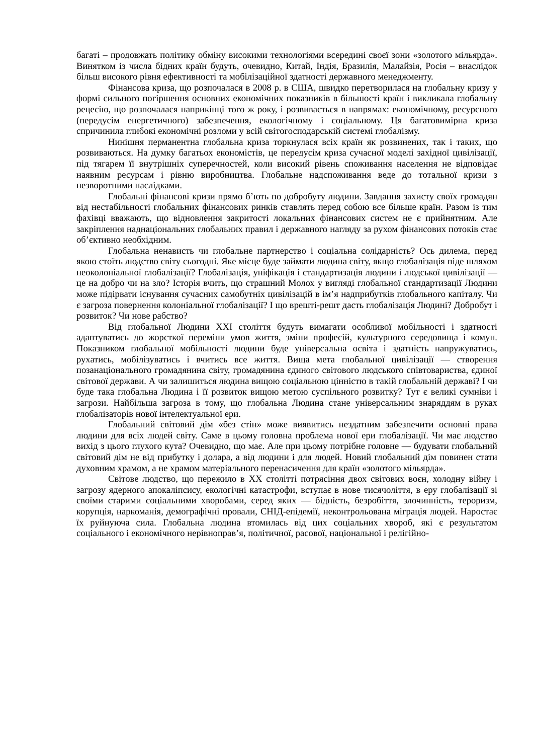багаті – продовжать політику обміну високими технологіями всередині своєї зони «золотого мільярда». Винятком із числа бідних країн будуть, очевидно, Китай, Індія, Бразилія, Малайзія, Росія – внаслідок більш високого рівня ефективності та мобілізаційної здатності державного менеджменту.
Фінансова криза, що розпочалася в 2008 р. в США, швидко перетворилася на глобальну кризу у формі сильного погіршення основних економічних показників в більшості країн і викликала глобальну рецесію, що розпочалася наприкінці того ж року, і розвивається в напрямах: економічному, ресурсного (передусім енергетичного) забезпечення, екологічному і соціальному. Ця багатовимірна криза спричинила глибокі економічні розломи у всій світогосподарській системі глобалізму.
Нинішня перманентна глобальна криза торкнулася всіх країн як розвинених, так і таких, що розвиваються. На думку багатьох економістів, це передусім криза сучасної моделі західної цивілізації, під тягарем її внутрішніх суперечностей, коли високий рівень споживання населення не відповідає наявним ресурсам і рівню виробництва. Глобальне надспоживання веде до тотальної кризи з незворотними наслідками.
Глобальні фінансові кризи прямо б’ють по добробуту людини. Завдання захисту своїх громадян від нестабільності глобальних фінансових ринків ставлять перед собою все більше країн. Разом із тим фахівці вважають, що відновлення закритості локальних фінансових систем не є прийнятним. Але закріплення наднаціональних глобальних правил і державного нагляду за рухом фінансових потоків стає об’єктивно необхідним.
Глобальна ненависть чи глобальне партнерство і соціальна солідарність? Ось дилема, перед якою стоїть людство світу сьогодні. Яке місце буде займати людина світу, якщо глобалізація піде шляхом неоколоніальної глобалізації? Глобалізація, уніфікація і стандартизація людини і людської цивілізації — це на добро чи на зло? Історія вчить, що страшний Молох у вигляді глобальної стандартизації Людини може підірвати існування сучасних самобутніх цивілізацій в ім’я надприбутків глобального капіталу. Чи є загроза повернення колоніальної глобалізації? І що врешті-решт дасть глобалізація Людині? Добробут і розвиток? Чи нове рабство?
Від глобальної Людини XXI століття будуть вимагати особливої мобільності і здатності адаптуватись до жорсткої переміни умов життя, зміни професій, культурного середовища і комун. Показником глобальної мобільності людини буде універсальна освіта і здатність напружуватись, рухатись, мобілізуватись і вчитись все життя. Вища мета глобальної цивілізації — створення позанаціонального громадянина світу, громадянина єдиного світового людського співтовариства, єдиної світової держави. А чи залишиться людина вищою соціальною цінністю в такій глобальній державі? І чи буде така глобальна Людина і її розвиток вищою метою суспільного розвитку? Тут є великі сумніви і загрози. Найбільша загроза в тому, що глобальна Людина стане універсальним знаряддям в руках глобалізаторів нової інтелектуальної ери.
Глобальний світовий дім «без стін» може виявитись нездатним забезпечити основні права людини для всіх людей світу. Саме в цьому головна проблема нової ери глобалізації. Чи має людство вихід з цього глухого кута? Очевидно, що має. Але при цьому потрібне головне — будувати глобальний світовий дім не від прибутку і долара, а від людини і для людей. Новий глобальний дім повинен стати духовним храмом, а не храмом матеріального перенасичення для країн «золотого мільярда».
Світове людство, що пережило в XX столітті потрясіння двох світових воєн, холодну війну і загрозу ядерного апокаліпсису, екологічні катастрофи, вступає в нове тисячоліття, в еру глобалізації зі своїми старими соціальними хворобами, серед яких — бідність, безробіття, злочинність, тероризм, корупція, наркоманія, демографічні провали, СНІД-епідемії, неконтрольована міграція людей. Наростає їх руйнуюча сила. Глобальна людина втомилась від цих соціальних хвороб, які є результатом соціального і економічного нерівноправ’я, політичної, расової, національної і релігійно-